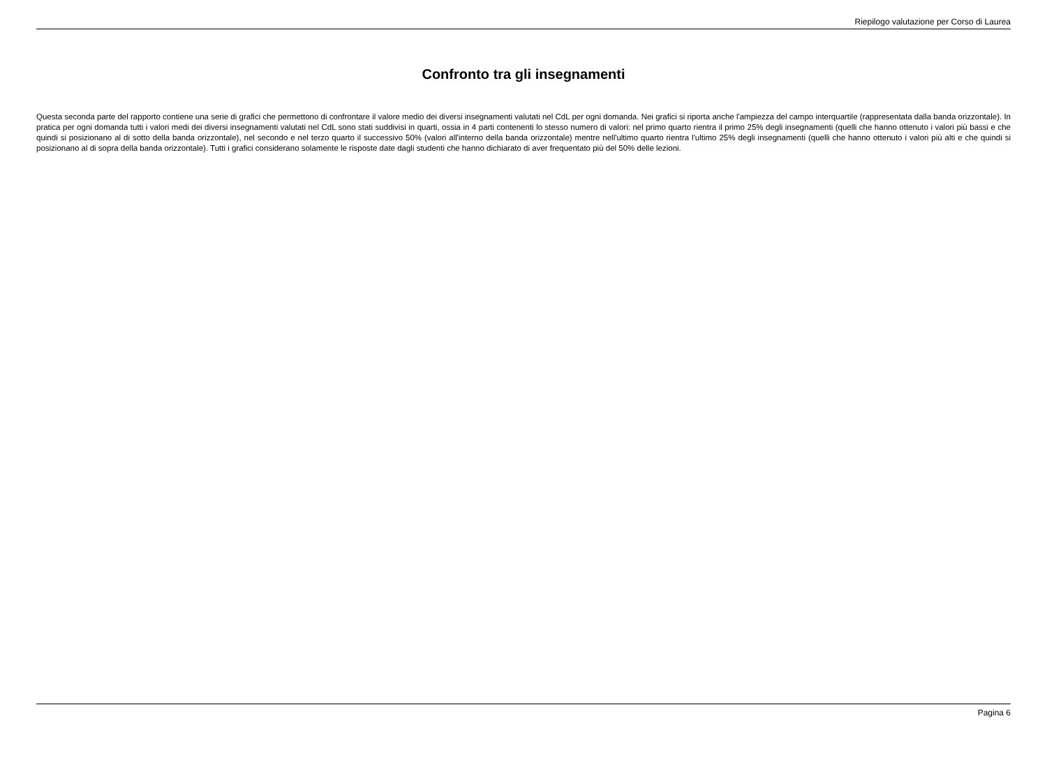Riepilogo valutazione per Corso di Laurea
Confronto tra gli insegnamenti
Questa seconda parte del rapporto contiene una serie di grafici che permettono di confrontare il valore medio dei diversi insegnamenti valutati nel CdL per ogni domanda. Nei grafici si riporta anche l'ampiezza del campo interquartile (rappresentata dalla banda orizzontale). In pratica per ogni domanda tutti i valori medi dei diversi insegnamenti valutati nel CdL sono stati suddivisi in quarti, ossia in 4 parti contenenti lo stesso numero di valori: nel primo quarto rientra il primo 25% degli insegnamenti (quelli che hanno ottenuto i valori più bassi e che quindi si posizionano al di sotto della banda orizzontale), nel secondo e nel terzo quarto il successivo 50% (valori all'interno della banda orizzontale) mentre nell'ultimo quarto rientra l'ultimo 25% degli insegnamenti (quelli che hanno ottenuto i valori più alti e che quindi si posizionano al di sopra della banda orizzontale). Tutti i grafici considerano solamente le risposte date dagli studenti che hanno dichiarato di aver frequentato più del 50% delle lezioni.
Pagina 6